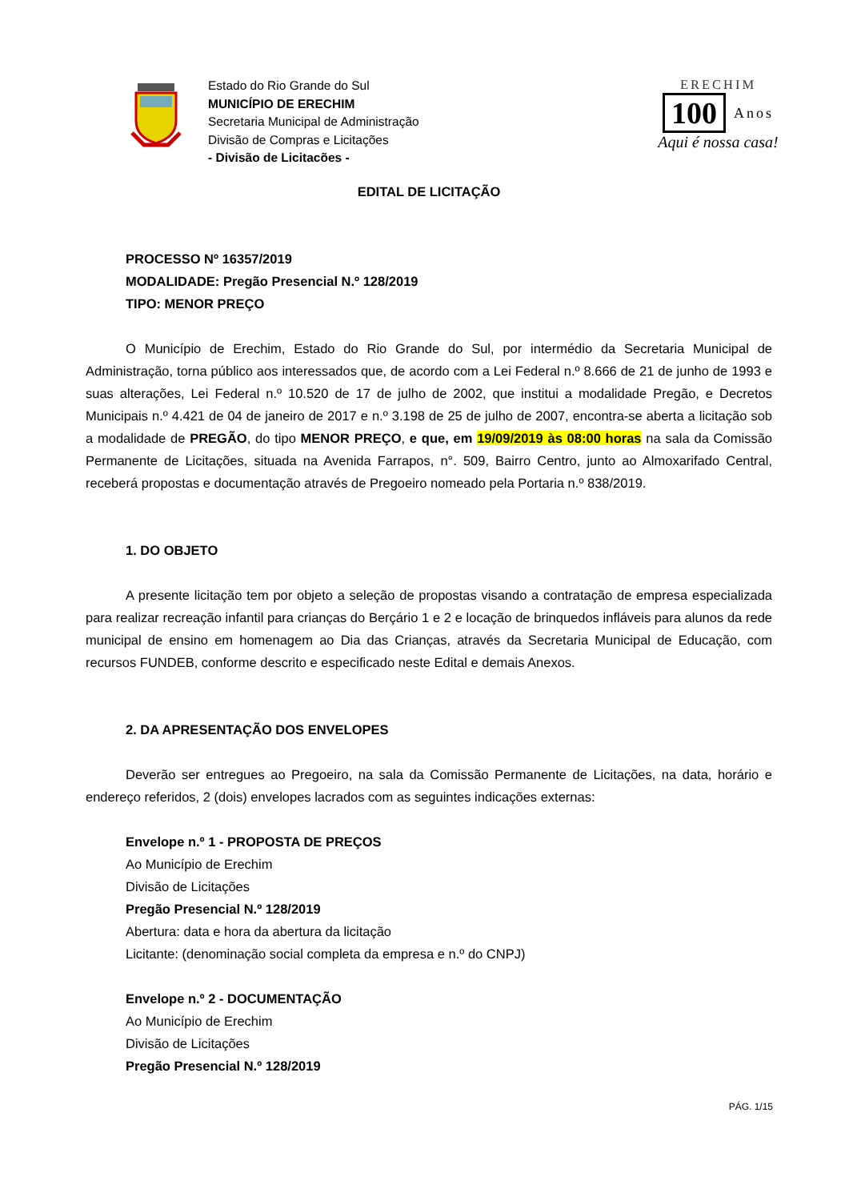Estado do Rio Grande do Sul
MUNICÍPIO DE ERECHIM
Secretaria Municipal de Administração
Divisão de Compras e Licitações
- Divisão de Licitacões -
ERECHIM
100 Anos
Aqui é nossa casa!
EDITAL DE LICITAÇÃO
PROCESSO Nº 16357/2019
MODALIDADE: Pregão Presencial N.º 128/2019
TIPO: MENOR PREÇO
O Município de Erechim, Estado do Rio Grande do Sul, por intermédio da Secretaria Municipal de Administração, torna público aos interessados que, de acordo com a Lei Federal n.º 8.666 de 21 de junho de 1993 e suas alterações, Lei Federal n.º 10.520 de 17 de julho de 2002, que institui a modalidade Pregão, e Decretos Municipais n.º 4.421 de 04 de janeiro de 2017 e n.º 3.198 de 25 de julho de 2007, encontra-se aberta a licitação sob a modalidade de PREGÃO, do tipo MENOR PREÇO, e que, em 19/09/2019 às 08:00 horas na sala da Comissão Permanente de Licitações, situada na Avenida Farrapos, n°. 509, Bairro Centro, junto ao Almoxarifado Central, receberá propostas e documentação através de Pregoeiro nomeado pela Portaria n.º 838/2019.
1. DO OBJETO
A presente licitação tem por objeto a seleção de propostas visando a contratação de empresa especializada para realizar recreação infantil para crianças do Berçário 1 e 2 e locação de brinquedos infláveis para alunos da rede municipal de ensino em homenagem ao Dia das Crianças, através da Secretaria Municipal de Educação, com recursos FUNDEB, conforme descrito e especificado neste Edital e demais Anexos.
2. DA APRESENTAÇÃO DOS ENVELOPES
Deverão ser entregues ao Pregoeiro, na sala da Comissão Permanente de Licitações, na data, horário e endereço referidos, 2 (dois) envelopes lacrados com as seguintes indicações externas:
Envelope n.º 1 - PROPOSTA DE PREÇOS
Ao Município de Erechim
Divisão de Licitações
Pregão Presencial N.º 128/2019
Abertura: data e hora da abertura da licitação
Licitante: (denominação social completa da empresa e n.º do CNPJ)
Envelope n.º 2 - DOCUMENTAÇÃO
Ao Município de Erechim
Divisão de Licitações
Pregão Presencial N.º 128/2019
PÁG. 1/15